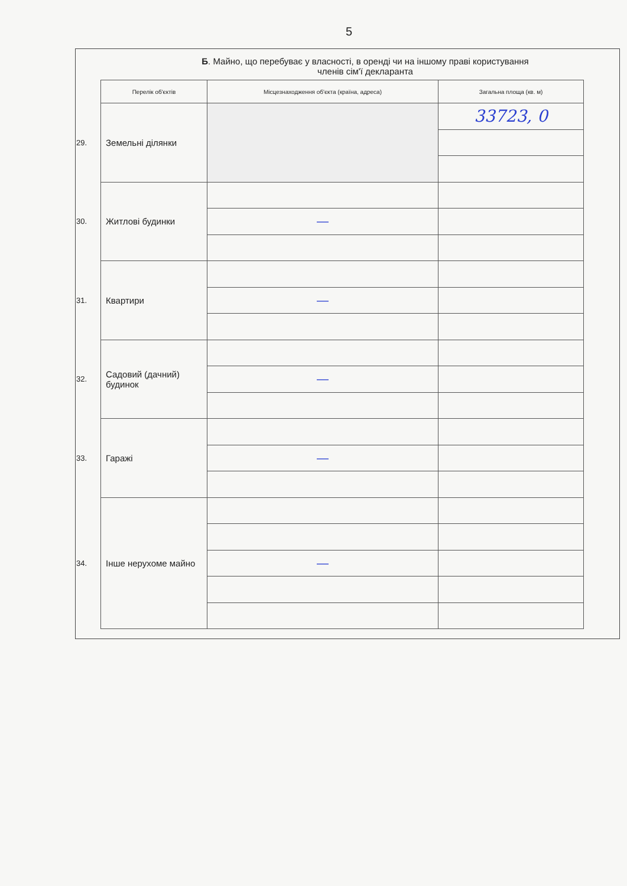5
Б. Майно, що перебуває у власності, в оренді чи на іншому праві користування
членів сім'ї декларанта
| | Перелік об'єктів | Місцезнаходження об'єкта (країна, адреса) | Загальна площа (кв. м) |
| 29. | Земельні ділянки | | 33723, 0 |
| 30. | Житлові будинки | | |
| | | — | |
| 31. | Квартири | | |
| | | — | |
| 32. | Садовий (дачний) будинок | | |
| | | — | |
| 33. | Гаражі | | |
| | | — | |
| 34. | Інше нерухоме майно | | |
| | | — | |